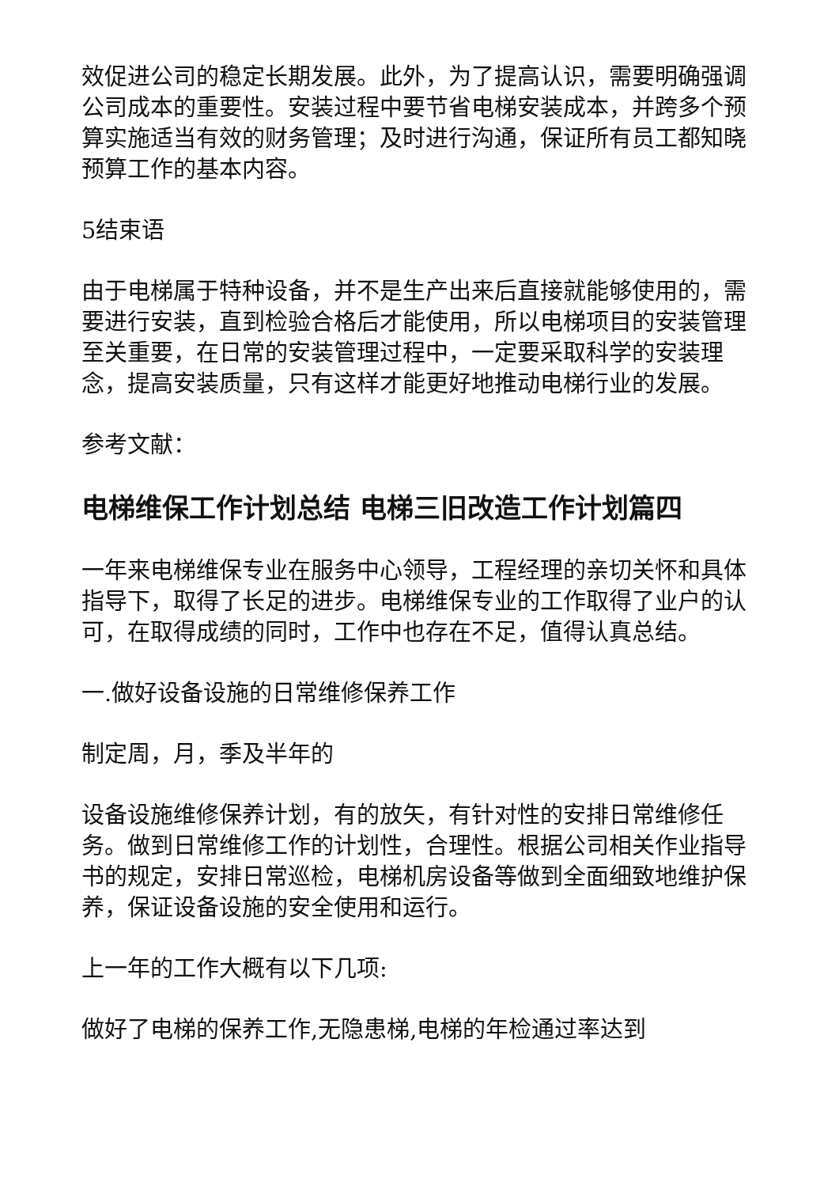效促进公司的稳定长期发展。此外，为了提高认识，需要明确强调公司成本的重要性。安装过程中要节省电梯安装成本，并跨多个预算实施适当有效的财务管理；及时进行沟通，保证所有员工都知晓预算工作的基本内容。
5结束语
由于电梯属于特种设备，并不是生产出来后直接就能够使用的，需要进行安装，直到检验合格后才能使用，所以电梯项目的安装管理至关重要，在日常的安装管理过程中，一定要采取科学的安装理念，提高安装质量，只有这样才能更好地推动电梯行业的发展。
参考文献：
电梯维保工作计划总结 电梯三旧改造工作计划篇四
一年来电梯维保专业在服务中心领导，工程经理的亲切关怀和具体指导下，取得了长足的进步。电梯维保专业的工作取得了业户的认可，在取得成绩的同时，工作中也存在不足，值得认真总结。
一.做好设备设施的日常维修保养工作
制定周，月，季及半年的
设备设施维修保养计划，有的放矢，有针对性的安排日常维修任务。做到日常维修工作的计划性，合理性。根据公司相关作业指导书的规定，安排日常巡检，电梯机房设备等做到全面细致地维护保养，保证设备设施的安全使用和运行。
上一年的工作大概有以下几项:
做好了电梯的保养工作,无隐患梯,电梯的年检通过率达到